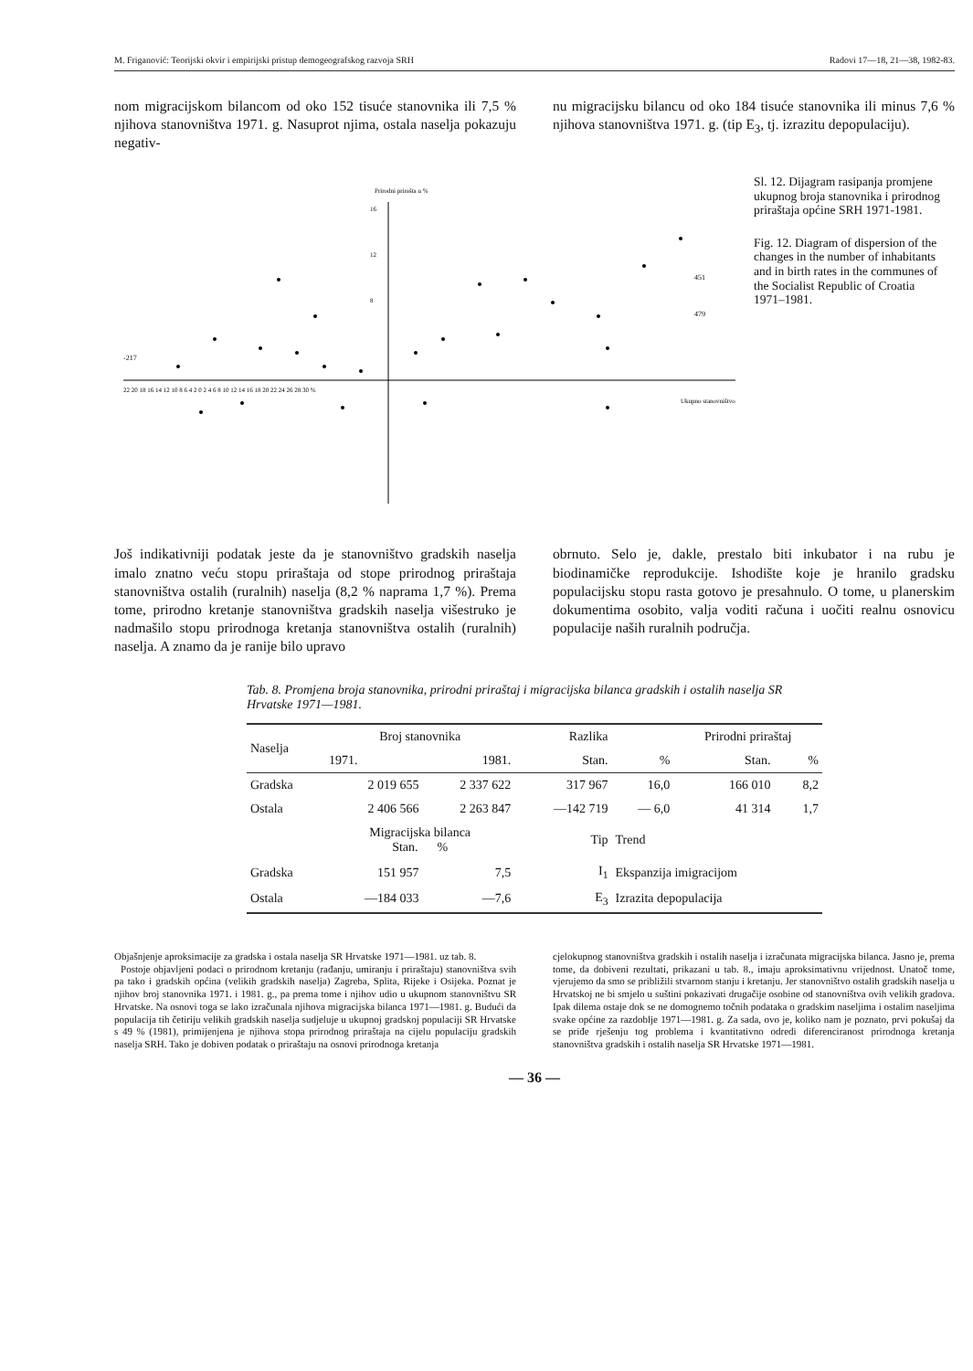M. Friganović: Teorijski okvir i empirijski pristup demogeografskog razvoja SRH Radovi 17—18, 21—38, 1982-83.
nom migracijskom bilancom od oko 152 tisuće stanovnika ili 7,5 % njihova stanovništva 1971. g. Nasuprot njima, ostala naselja pokazuju negativ-
nu migracijsku bilancu od oko 184 tisuće stanovnika ili minus 7,6 % njihova stanovništva 1971. g. (tip E<sub>3</sub>, tj. izrazitu depopulaciju).
Prirodni prirašta u %
16
12
8
22 20 18 16 14 12 10 8 6 4 2 0 2 4 6 8 10 12 14 16 18 20 22 24 26 28 30 %
Ukupno stanovništvo
-217
451
479
Sl. 12. Dijagram rasipanja promjene ukupnog broja stanovnika i prirodnog priraštaja općine SRH 1971-1981.
Fig. 12. Diagram of dispersion of the changes in the number of inhabitants and in birth rates in the communes of the Socialist Republic of Croatia 1971–1981.
Još indikativniji podatak jeste da je stanovništvo gradskih naselja imalo znatno veću stopu priraštaja od stope prirodnog priraštaja stanovništva ostalih (ruralnih) naselja (8,2 % naprama 1,7 %). Prema tome, prirodno kretanje stanovništva gradskih naselja višestruko je nadmašilo stopu prirodnoga kretanja stanovništva ostalih (ruralnih) naselja. A znamo da je ranije bilo upravo
obrnuto. Selo je, dakle, prestalo biti inkubator i na rubu je biodinamičke reprodukcije. Ishodište koje je hranilo gradsku populacijsku stopu rasta gotovo je presahnulo. O tome, u planerskim dokumentima osobito, valja voditi računa i uočiti realnu osnovicu populacije naših ruralnih područja.
Tab. 8. Promjena broja stanovnika, prirodni priraštaj i migracijska bilanca gradskih i ostalih naselja SR Hrvatske 1971—1981.
| Naselja | Broj stanovnika | | Razlika | | Prirodni priraštaj | |
| --- | --- | --- | --- | --- | --- | --- |
| | 1971. | 1981. | Stan. | % | Stan. | % |
| Gradska | 2 019 655 | 2 337 622 | 317 967 | 16,0 | 166 010 | 8,2 |
| Ostala | 2 406 566 | 2 263 847 | —142 719 | — 6,0 | 41 314 | 1,7 |
| | Migracijska bilanca Stan. % | | Tip | Trend | | |
| Gradska | 151 957 | 7,5 | I<sub>1</sub> | Ekspanzija imigracijom | | |
| Ostala | —184 033 | —7,6 | E<sub>3</sub> | Izrazita depopulacija | | |
Objašnjenje aproksimacije za gradska i ostala naselja SR Hrvatske 1971—1981. uz tab. 8.
Postoje objavljeni podaci o prirodnom kretanju (rađanju, umiranju i priraštaju) stanovništva svih pa tako i gradskih općina (velikih gradskih naselja) Zagreba, Splita, Rijeke i Osijeka. Poznat je njihov broj stanovnika 1971. i 1981. g., pa prema tome i njihov udio u ukupnom stanovništvu SR Hrvatske. Na osnovi toga se lako izračunala njihova migracijska bilanca 1971—1981. g. Budući da populacija tih četiriju velikih gradskih naselja sudjeluje u ukupnoj gradskoj populaciji SR Hrvatske s 49 % (1981), primijenjena je njihova stopa prirodnog priraštaja na cijelu populaciju gradskih naselja SRH. Tako je dobiven podatak o priraštaju na osnovi prirodnoga kretanja
cjelokupnog stanovništva gradskih i ostalih naselja i izračunata migracijska bilanca. Jasno je, prema tome, da dobiveni rezultati, prikazani u tab. 8., imaju aproksimativnu vrijednost. Unatoč tome, vjerujemo da smo se približili stvarnom stanju i kretanju. Jer stanovništvo ostalih gradskih naselja u Hrvatskoj ne bi smjelo u suštini pokazivati drugačije osobine od stanovništva ovih velikih gradova. Ipak dilema ostaje dok se ne domognemo točnih podataka o gradskim naseljima i ostalim naseljima svake općine za razdoblje 1971—1981. g. Za sada, ovo je, koliko nam je poznato, prvi pokušaj da se priđe rješenju tog problema i kvantitativno odredi diferenciranost prirodnoga kretanja stanovništva gradskih i ostalih naselja SR Hrvatske 1971—1981.
— 36 —